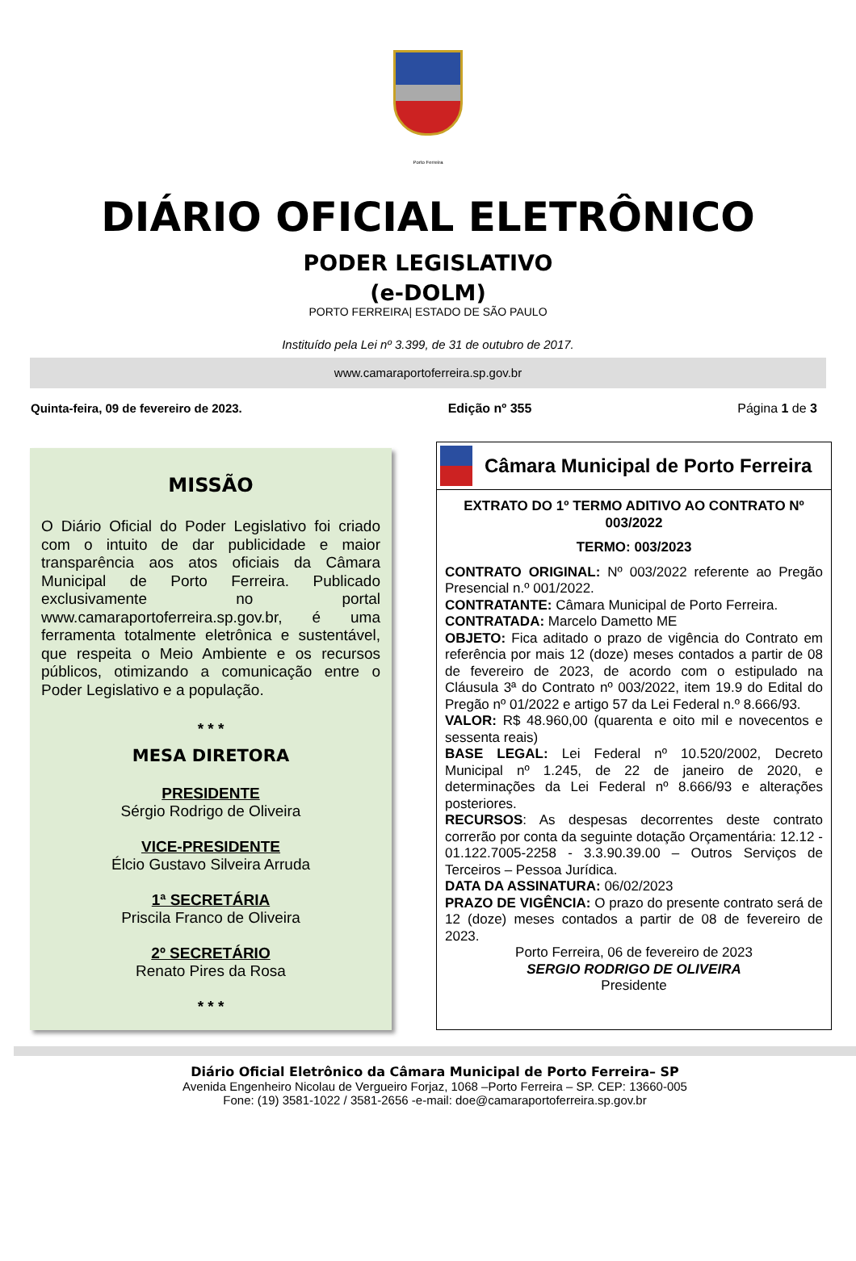Porto Ferreira
DIÁRIO OFICIAL ELETRÔNICO
PODER LEGISLATIVO
(e-DOLM)
PORTO FERREIRA| ESTADO DE SÃO PAULO
Instituído pela Lei nº 3.399, de 31 de outubro de 2017.
www.camaraportoferreira.sp.gov.br
Quinta-feira, 09 de fevereiro de 2023. Edição nº 355 Página 1 de 3
MISSÃO
O Diário Oficial do Poder Legislativo foi criado com o intuito de dar publicidade e maior transparência aos atos oficiais da Câmara Municipal de Porto Ferreira. Publicado exclusivamente no portal www.camaraportoferreira.sp.gov.br, é uma ferramenta totalmente eletrônica e sustentável, que respeita o Meio Ambiente e os recursos públicos, otimizando a comunicação entre o Poder Legislativo e a população.
* * *
MESA DIRETORA
PRESIDENTE
Sérgio Rodrigo de Oliveira
VICE-PRESIDENTE
Élcio Gustavo Silveira Arruda
1ª SECRETÁRIA
Priscila Franco de Oliveira
2º SECRETÁRIO
Renato Pires da Rosa
* * *
Câmara Municipal de Porto Ferreira
EXTRATO DO 1º TERMO ADITIVO AO CONTRATO Nº 003/2022
TERMO: 003/2023
CONTRATO ORIGINAL: Nº 003/2022 referente ao Pregão Presencial n.º 001/2022.
CONTRATANTE: Câmara Municipal de Porto Ferreira.
CONTRATADA: Marcelo Dametto ME
OBJETO: Fica aditado o prazo de vigência do Contrato em referência por mais 12 (doze) meses contados a partir de 08 de fevereiro de 2023, de acordo com o estipulado na Cláusula 3ª do Contrato nº 003/2022, item 19.9 do Edital do Pregão nº 01/2022 e artigo 57 da Lei Federal n.º 8.666/93.
VALOR: R$ 48.960,00 (quarenta e oito mil e novecentos e sessenta reais)
BASE LEGAL: Lei Federal nº 10.520/2002, Decreto Municipal nº 1.245, de 22 de janeiro de 2020, e determinações da Lei Federal nº 8.666/93 e alterações posteriores.
RECURSOS: As despesas decorrentes deste contrato correrão por conta da seguinte dotação Orçamentária: 12.12 - 01.122.7005-2258 - 3.3.90.39.00 – Outros Serviços de Terceiros – Pessoa Jurídica.
DATA DA ASSINATURA: 06/02/2023
PRAZO DE VIGÊNCIA: O prazo do presente contrato será de 12 (doze) meses contados a partir de 08 de fevereiro de 2023.
Porto Ferreira, 06 de fevereiro de 2023
SERGIO RODRIGO DE OLIVEIRA
Presidente
Diário Oficial Eletrônico da Câmara Municipal de Porto Ferreira– SP
Avenida Engenheiro Nicolau de Vergueiro Forjaz, 1068 –Porto Ferreira – SP. CEP: 13660-005
Fone: (19) 3581-1022 / 3581-2656 -e-mail: doe@camaraportoferreira.sp.gov.br